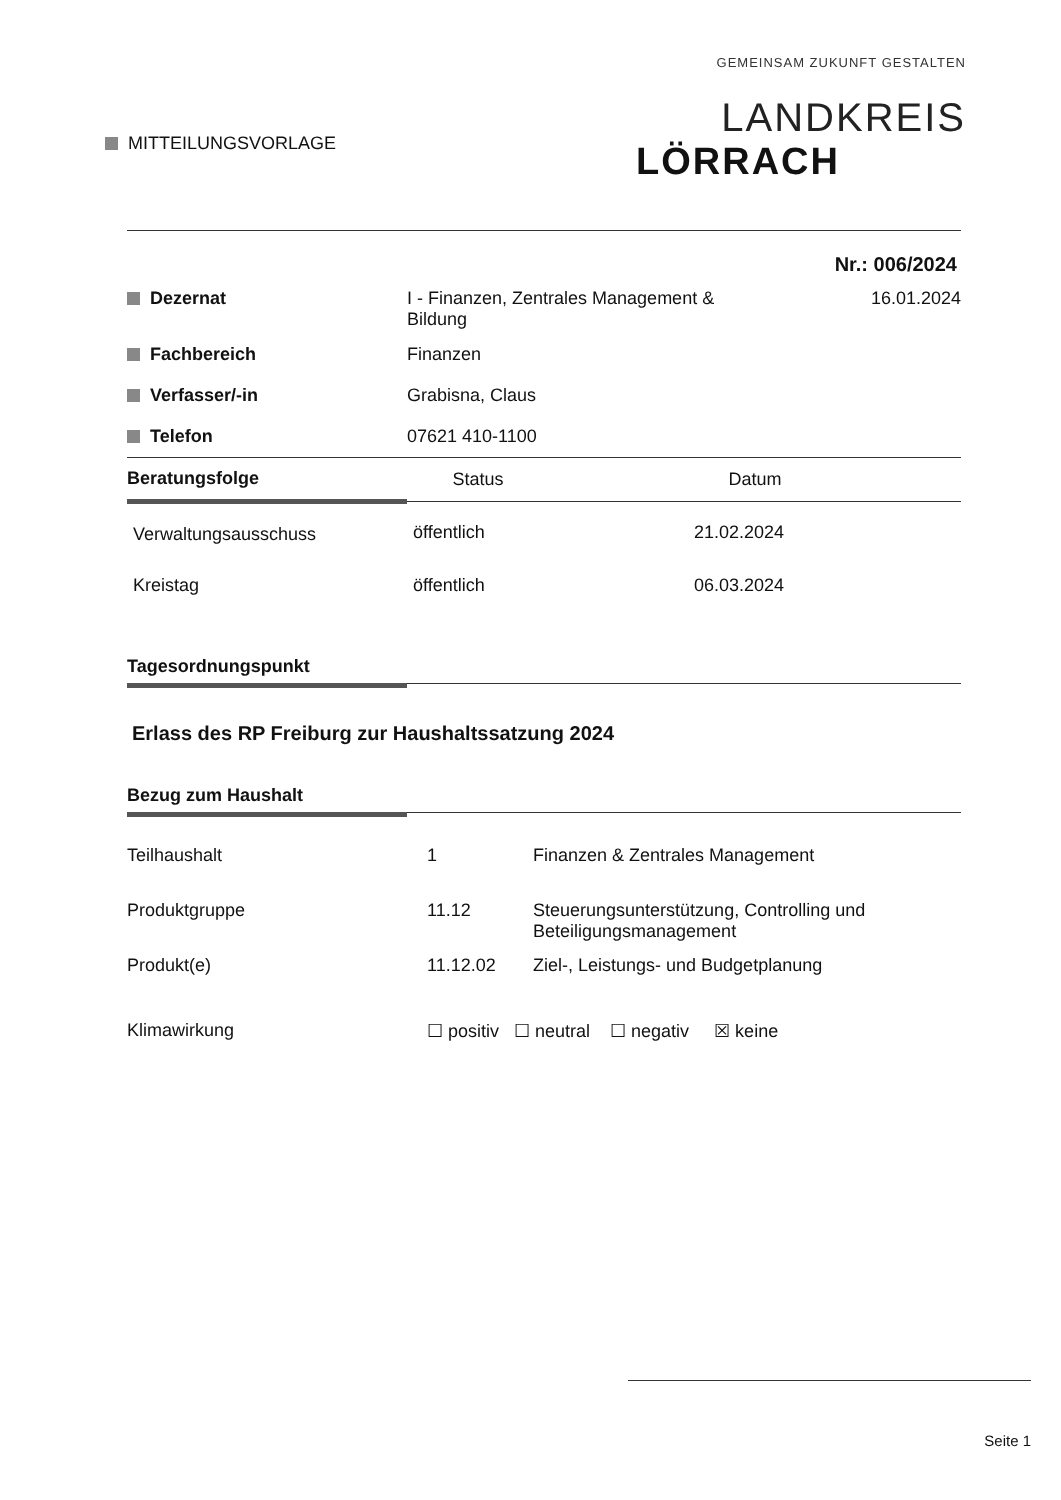MITTEILUNGSVORLAGE
GEMEINSAM ZUKUNFT GESTALTEN
LANDKREIS
LÖRRACH
Nr.: 006/2024
| Dezernat | I - Finanzen, Zentrales Management & Bildung | 16.01.2024 |
| Fachbereich | Finanzen | |
| Verfasser/-in | Grabisna, Claus | |
| Telefon | 07621 410-1100 | |
| Beratungsfolge | Status | Datum |
| --- | --- | --- |
| Verwaltungsausschuss | öffentlich | 21.02.2024 |
| Kreistag | öffentlich | 06.03.2024 |
Tagesordnungspunkt
Erlass des RP Freiburg zur Haushaltssatzung 2024
Bezug zum Haushalt
| Teilhaushalt | 1 | Finanzen & Zentrales Management |
| Produktgruppe | 11.12 | Steuerungsunterstützung, Controlling und Beteiligungsmanagement |
| Produkt(e) | 11.12.02 | Ziel-, Leistungs- und Budgetplanung |
| Klimawirkung | ☐ positiv ☐ neutral ☐ negativ ☒ keine | |
Seite 1